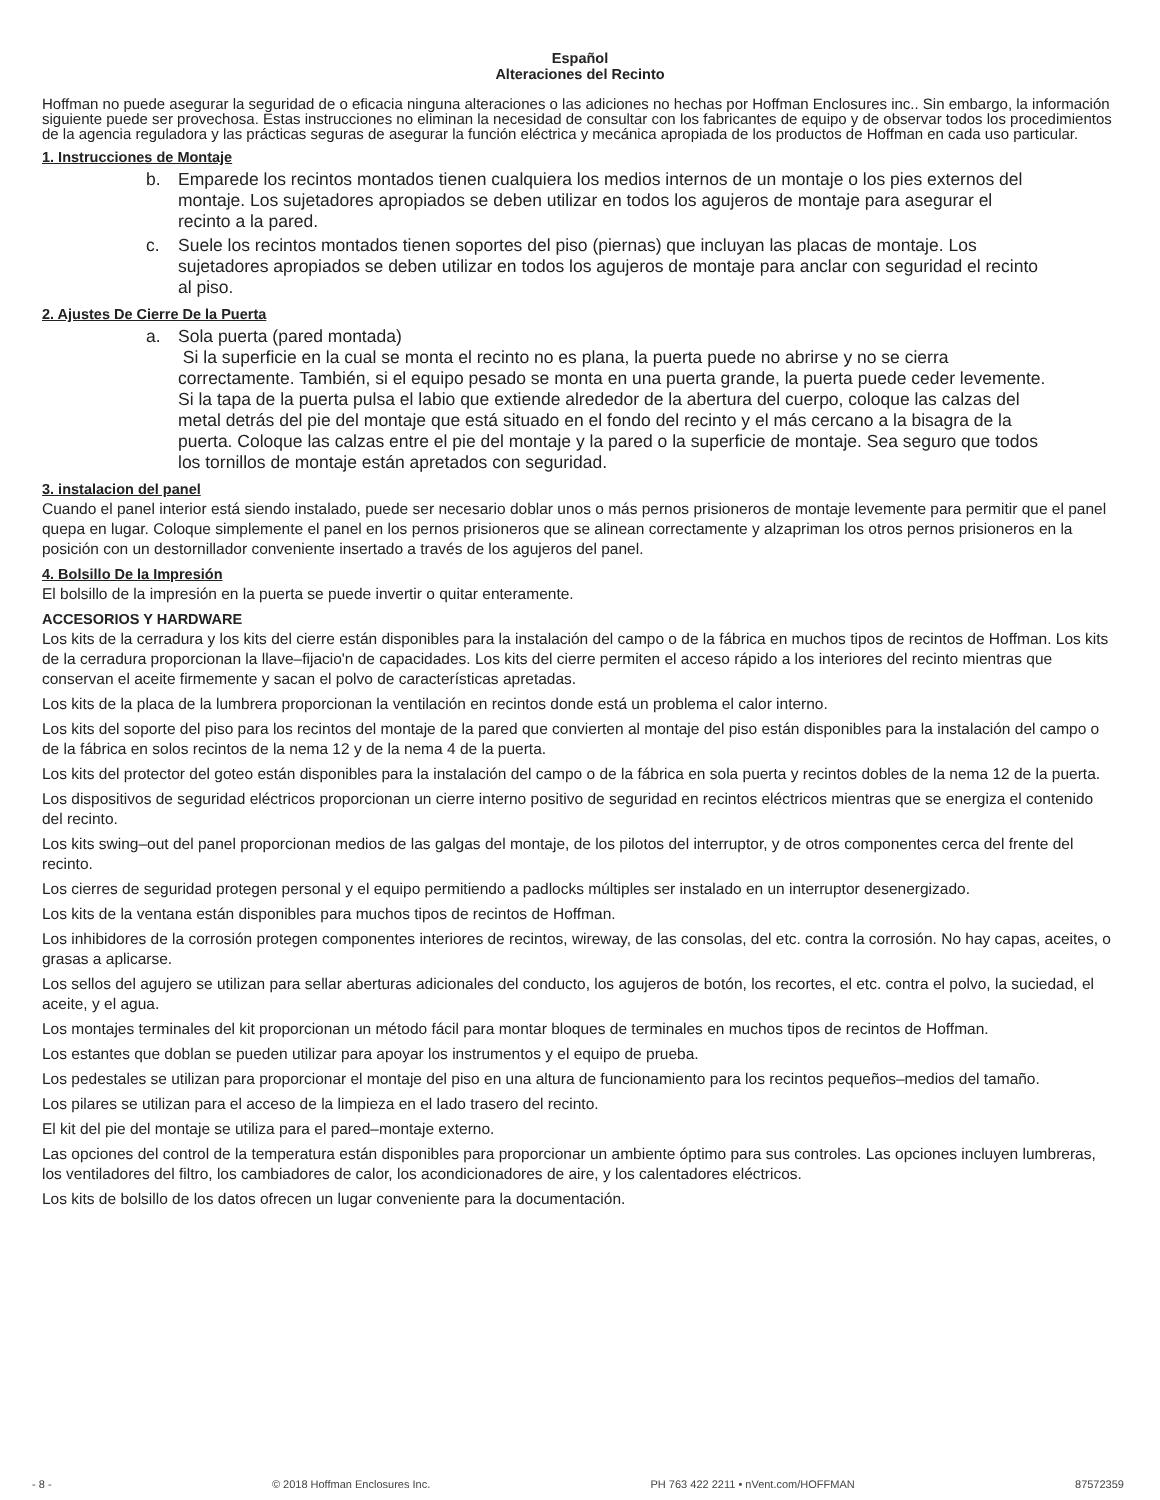Español
Alteraciones del Recinto
Hoffman no puede asegurar la seguridad de o eficacia ninguna alteraciones o las adiciones no hechas por Hoffman Enclosures inc.. Sin embargo, la información siguiente puede ser provechosa. Estas instrucciones no eliminan la necesidad de consultar con los fabricantes de equipo y de observar todos los procedimientos de la agencia reguladora y las prácticas seguras de asegurar la función eléctrica y mecánica apropiada de los productos de Hoffman en cada uso particular.
1. Instrucciones de Montaje
b. Emparede los recintos montados tienen cualquiera los medios internos de un montaje o los pies externos del montaje. Los sujetadores apropiados se deben utilizar en todos los agujeros de montaje para asegurar el recinto a la pared.
c. Suele los recintos montados tienen soportes del piso (piernas) que incluyan las placas de montaje. Los sujetadores apropiados se deben utilizar en todos los agujeros de montaje para anclar con seguridad el recinto al piso.
2. Ajustes De Cierre De la Puerta
a. Sola puerta (pared montada)
Si la superficie en la cual se monta el recinto no es plana, la puerta puede no abrirse y no se cierra correctamente. También, si el equipo pesado se monta en una puerta grande, la puerta puede ceder levemente. Si la tapa de la puerta pulsa el labio que extiende alrededor de la abertura del cuerpo, coloque las calzas del metal detrás del pie del montaje que está situado en el fondo del recinto y el más cercano a la bisagra de la puerta. Coloque las calzas entre el pie del montaje y la pared o la superficie de montaje. Sea seguro que todos los tornillos de montaje están apretados con seguridad.
3. instalacion del panel
Cuando el panel interior está siendo instalado, puede ser necesario doblar unos o más pernos prisioneros de montaje levemente para permitir que el panel quepa en lugar. Coloque simplemente el panel en los pernos prisioneros que se alinean correctamente y alzapriman los otros pernos prisioneros en la posición con un destornillador conveniente insertado a través de los agujeros del panel.
4. Bolsillo De la Impresión
El bolsillo de la impresión en la puerta se puede invertir o quitar enteramente.
ACCESORIOS Y HARDWARE
Los kits de la cerradura y los kits del cierre están disponibles para la instalación del campo o de la fábrica en muchos tipos de recintos de Hoffman. Los kits de la cerradura proporcionan la llave–fijacio'n de capacidades. Los kits del cierre permiten el acceso rápido a los interiores del recinto mientras que conservan el aceite firmemente y sacan el polvo de características apretadas.
Los kits de la placa de la lumbrera proporcionan la ventilación en recintos donde está un problema el calor interno.
Los kits del soporte del piso para los recintos del montaje de la pared que convierten al montaje del piso están disponibles para la instalación del campo o de la fábrica en solos recintos de la nema 12 y de la nema 4 de la puerta.
Los kits del protector del goteo están disponibles para la instalación del campo o de la fábrica en sola puerta y recintos dobles de la nema 12 de la puerta.
Los dispositivos de seguridad eléctricos proporcionan un cierre interno positivo de seguridad en recintos eléctricos mientras que se energiza el contenido del recinto.
Los kits swing–out del panel proporcionan medios de las galgas del montaje, de los pilotos del interruptor, y de otros componentes cerca del frente del recinto.
Los cierres de seguridad protegen personal y el equipo permitiendo a padlocks múltiples ser instalado en un interruptor desenergizado.
Los kits de la ventana están disponibles para muchos tipos de recintos de Hoffman.
Los inhibidores de la corrosión protegen componentes interiores de recintos, wireway, de las consolas, del etc. contra la corrosión. No hay capas, aceites, o grasas a aplicarse.
Los sellos del agujero se utilizan para sellar aberturas adicionales del conducto, los agujeros de botón, los recortes, el etc. contra el polvo, la suciedad, el aceite, y el agua.
Los montajes terminales del kit proporcionan un método fácil para montar bloques de terminales en muchos tipos de recintos de Hoffman.
Los estantes que doblan se pueden utilizar para apoyar los instrumentos y el equipo de prueba.
Los pedestales se utilizan para proporcionar el montaje del piso en una altura de funcionamiento para los recintos pequeños–medios del tamaño.
Los pilares se utilizan para el acceso de la limpieza en el lado trasero del recinto.
El kit del pie del montaje se utiliza para el pared–montaje externo.
Las opciones del control de la temperatura están disponibles para proporcionar un ambiente óptimo para sus controles. Las opciones incluyen lumbreras, los ventiladores del filtro, los cambiadores de calor, los acondicionadores de aire, y los calentadores eléctricos.
Los kits de bolsillo de los datos ofrecen un lugar conveniente para la documentación.
- 8 - © 2018 Hoffman Enclosures Inc. PH 763 422 2211 • nVent.com/HOFFMAN 87572359